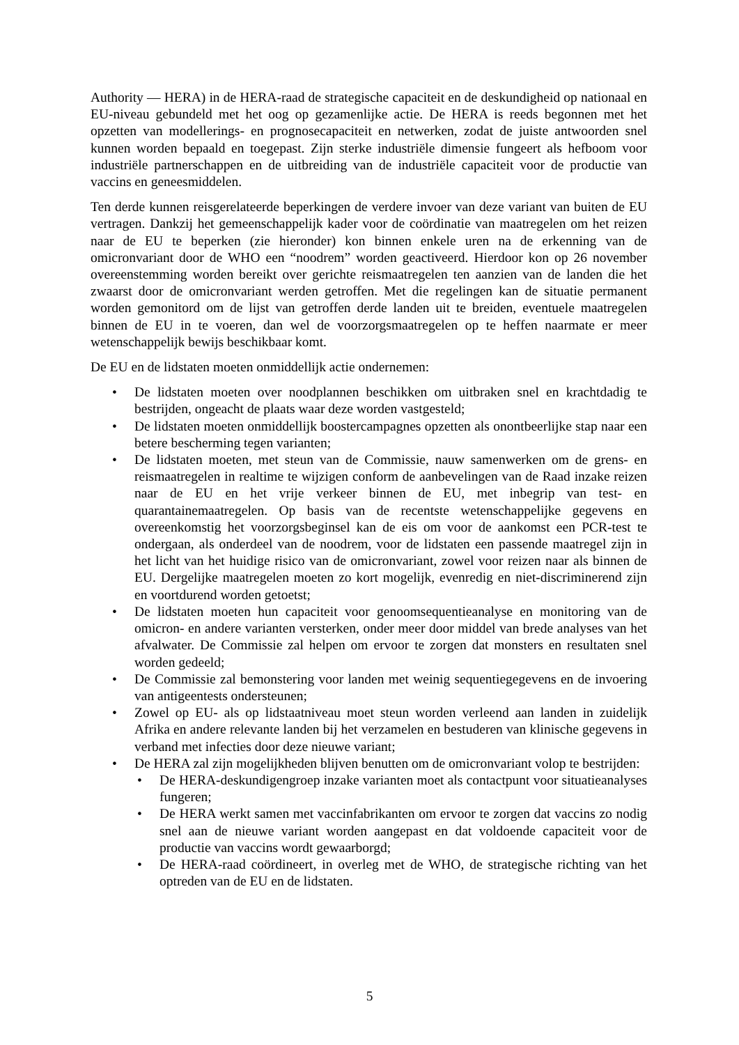Authority — HERA) in de HERA-raad de strategische capaciteit en de deskundigheid op nationaal en EU-niveau gebundeld met het oog op gezamenlijke actie. De HERA is reeds begonnen met het opzetten van modellerings- en prognosecapaciteit en netwerken, zodat de juiste antwoorden snel kunnen worden bepaald en toegepast. Zijn sterke industriële dimensie fungeert als hefboom voor industriële partnerschappen en de uitbreiding van de industriële capaciteit voor de productie van vaccins en geneesmiddelen.
Ten derde kunnen reisgerelateerde beperkingen de verdere invoer van deze variant van buiten de EU vertragen. Dankzij het gemeenschappelijk kader voor de coördinatie van maatregelen om het reizen naar de EU te beperken (zie hieronder) kon binnen enkele uren na de erkenning van de omicronvariant door de WHO een “noodrem” worden geactiveerd. Hierdoor kon op 26 november overeenstemming worden bereikt over gerichte reismaatregelen ten aanzien van de landen die het zwaarst door de omicronvariant werden getroffen. Met die regelingen kan de situatie permanent worden gemonitord om de lijst van getroffen derde landen uit te breiden, eventuele maatregelen binnen de EU in te voeren, dan wel de voorzorgsmaatregelen op te heffen naarmate er meer wetenschappelijk bewijs beschikbaar komt.
De EU en de lidstaten moeten onmiddellijk actie ondernemen:
• De lidstaten moeten over noodplannen beschikken om uitbraken snel en krachtdadig te bestrijden, ongeacht de plaats waar deze worden vastgesteld;
• De lidstaten moeten onmiddellijk boostercampagnes opzetten als onontbeerlijke stap naar een betere bescherming tegen varianten;
• De lidstaten moeten, met steun van de Commissie, nauw samenwerken om de grens- en reismaatregelen in realtime te wijzigen conform de aanbevelingen van de Raad inzake reizen naar de EU en het vrije verkeer binnen de EU, met inbegrip van test- en quarantainemaatregelen. Op basis van de recentste wetenschappelijke gegevens en overeenkomstig het voorzorgsbeginsel kan de eis om voor de aankomst een PCR-test te ondergaan, als onderdeel van de noodrem, voor de lidstaten een passende maatregel zijn in het licht van het huidige risico van de omicronvariant, zowel voor reizen naar als binnen de EU. Dergelijke maatregelen moeten zo kort mogelijk, evenredig en niet-discriminerend zijn en voortdurend worden getoetst;
• De lidstaten moeten hun capaciteit voor genoomsequentieanalyse en monitoring van de omicron- en andere varianten versterken, onder meer door middel van brede analyses van het afvalwater. De Commissie zal helpen om ervoor te zorgen dat monsters en resultaten snel worden gedeeld;
• De Commissie zal bemonstering voor landen met weinig sequentiegegevens en de invoering van antigeentests ondersteunen;
• Zowel op EU- als op lidstaatniveau moet steun worden verleend aan landen in zuidelijk Afrika en andere relevante landen bij het verzamelen en bestuderen van klinische gegevens in verband met infecties door deze nieuwe variant;
• De HERA zal zijn mogelijkheden blijven benutten om de omicronvariant volop te bestrijden:
• De HERA-deskundigengroep inzake varianten moet als contactpunt voor situatieanalyses fungeren;
• De HERA werkt samen met vaccinfabrikanten om ervoor te zorgen dat vaccins zo nodig snel aan de nieuwe variant worden aangepast en dat voldoende capaciteit voor de productie van vaccins wordt gewaarborgd;
• De HERA-raad coördineert, in overleg met de WHO, de strategische richting van het optreden van de EU en de lidstaten.
5